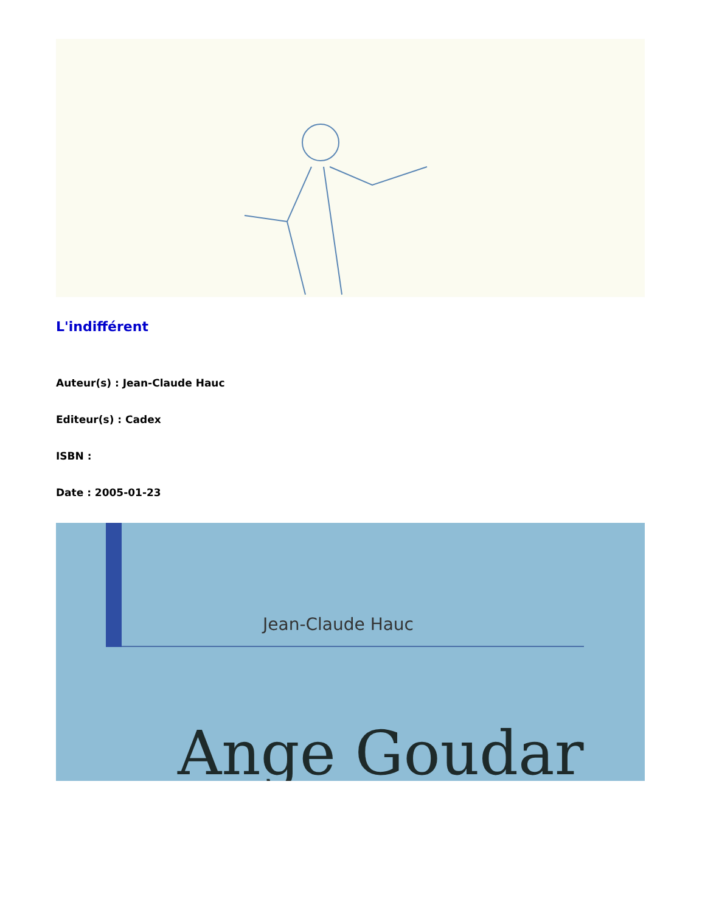L'indifférent
Auteur(s) : Jean-Claude Hauc
Editeur(s) : Cadex
ISBN :
Date : 2005-01-23
Jean-Claude Hauc
Ange Goudar